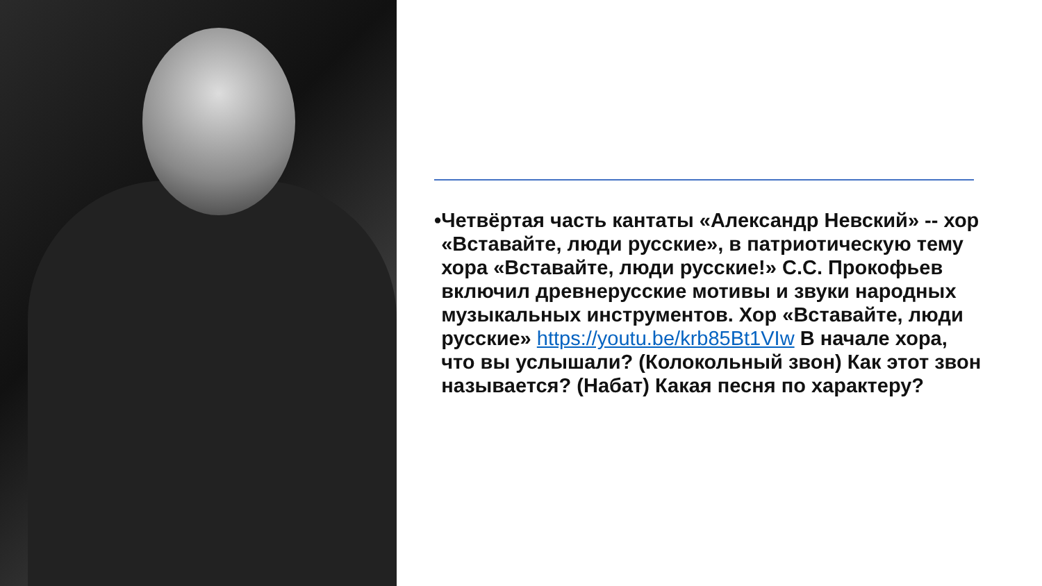• Четвёртая часть кантаты «Александр Невский» -- хор «Вставайте, люди русские», в патриотическую тему хора «Вставайте, люди русские!» С.С. Прокофьев включил древнерусские мотивы и звуки народных музыкальных инструментов. Хор «Вставайте, люди русские» https://youtu.be/krb85Bt1VIw В начале хора, что вы услышали? (Колокольный звон) Как этот звон называется? (Набат) Какая песня по характеру?